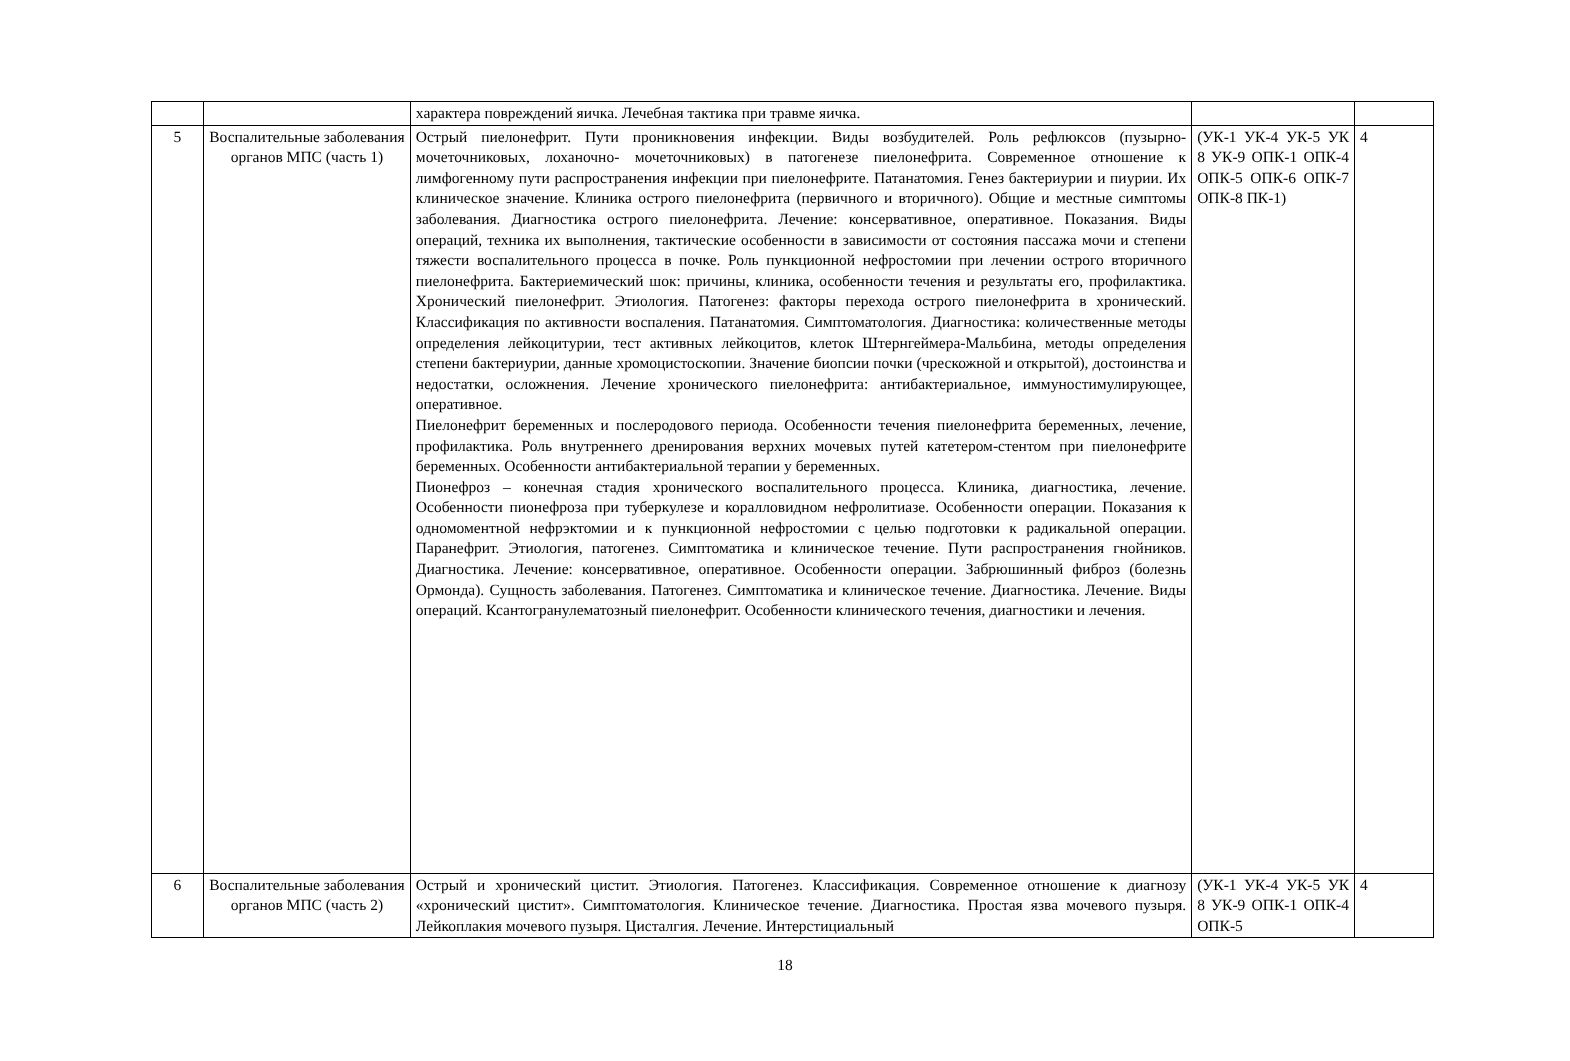| | | характера повреждений яичка. Лечебная тактика при травме яичка. | | |
| 5 | Воспалительные заболевания органов МПС (часть 1) | Острый пиелонефрит. Пути проникновения инфекции. Виды возбудителей. Роль рефлюксов (пузырно-мочеточниковых, лоханочно- мочеточниковых) в патогенезе пиелонефрита. Современное отношение к лимфогенному пути распространения инфекции при пиелонефрите. Патанатомия. Генез бактериурии и пиурии. Их клиническое значение. Клиника острого пиелонефрита (первичного и вторичного). Общие и местные симптомы заболевания. Диагностика острого пиелонефрита. Лечение: консервативное, оперативное. Показания. Виды операций, техника их выполнения, тактические особенности в зависимости от состояния пассажа мочи и степени тяжести воспалительного процесса в почке. Роль пункционной нефростомии при лечении острого вторичного пиелонефрита. Бактериемический шок: причины, клиника, особенности течения и результаты его, профилактика. Хронический пиелонефрит. Этиология. Патогенез: факторы перехода острого пиелонефрита в хронический. Классификация по активности воспаления. Патанатомия. Симптоматология. Диагностика: количественные методы определения лейкоцитурии, тест активных лейкоцитов, клеток Штернгеймера-Мальбина, методы определения степени бактериурии, данные хромоцистоскопии. Значение биопсии почки (чрескожной и открытой), достоинства и недостатки, осложнения. Лечение хронического пиелонефрита: антибактериальное, иммуностимулирующее, оперативное. Пиелонефрит беременных и послеродового периода. Особенности течения пиелонефрита беременных, лечение, профилактика. Роль внутреннего дренирования верхних мочевых путей катетером-стентом при пиелонефрите беременных. Особенности антибактериальной терапии у беременных. Пионефроз – конечная стадия хронического воспалительного процесса. Клиника, диагностика, лечение. Особенности пионефроза при туберкулезе и коралловидном нефролитиазе. Особенности операции. Показания к одномоментной нефрэктомии и к пункционной нефростомии с целью подготовки к радикальной операции. Паранефрит. Этиология, патогенез. Симптоматика и клиническое течение. Пути распространения гнойников. Диагностика. Лечение: консервативное, оперативное. Особенности операции. Забрюшинный фиброз (болезнь Ормонда). Сущность заболевания. Патогенез. Симптоматика и клиническое течение. Диагностика. Лечение. Виды операций. Ксантогранулематозный пиелонефрит. Особенности клинического течения, диагностики и лечения. | (УК-1 УК-4 УК-5 УК 8 УК-9 ОПК-1 ОПК-4 ОПК-5 ОПК-6 ОПК-7 ОПК-8 ПК-1) | 4 |
| 6 | Воспалительные заболевания органов МПС (часть 2) | Острый и хронический цистит. Этиология. Патогенез. Классификация. Современное отношение к диагнозу «хронический цистит». Симптоматология. Клиническое течение. Диагностика. Простая язва мочевого пузыря. Лейкоплакия мочевого пузыря. Цисталгия. Лечение. Интерстициальный | (УК-1 УК-4 УК-5 УК 8 УК-9 ОПК-1 ОПК-4 ОПК-5 | 4 |
18